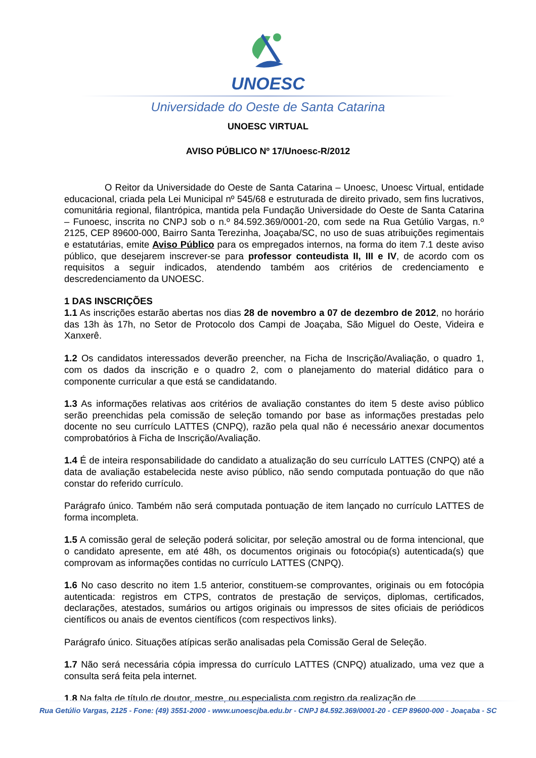UNOESC
Universidade do Oeste de Santa Catarina
UNOESC VIRTUAL
AVISO PÚBLICO Nº 17/Unoesc-R/2012
O Reitor da Universidade do Oeste de Santa Catarina – Unoesc, Unoesc Virtual, entidade educacional, criada pela Lei Municipal nº 545/68 e estruturada de direito privado, sem fins lucrativos, comunitária regional, filantrópica, mantida pela Fundação Universidade do Oeste de Santa Catarina – Funoesc, inscrita no CNPJ sob o n.º 84.592.369/0001-20, com sede na Rua Getúlio Vargas, n.º 2125, CEP 89600-000, Bairro Santa Terezinha, Joaçaba/SC, no uso de suas atribuições regimentais e estatutárias, emite Aviso Público para os empregados internos, na forma do item 7.1 deste aviso público, que desejarem inscrever-se para professor conteudista II, III e IV, de acordo com os requisitos a seguir indicados, atendendo também aos critérios de credenciamento e descredenciamento da UNOESC.
1 DAS INSCRIÇÕES
1.1 As inscrições estarão abertas nos dias 28 de novembro a 07 de dezembro de 2012, no horário das 13h às 17h, no Setor de Protocolo dos Campi de Joaçaba, São Miguel do Oeste, Videira e Xanxerê.
1.2 Os candidatos interessados deverão preencher, na Ficha de Inscrição/Avaliação, o quadro 1, com os dados da inscrição e o quadro 2, com o planejamento do material didático para o componente curricular a que está se candidatando.
1.3 As informações relativas aos critérios de avaliação constantes do item 5 deste aviso público serão preenchidas pela comissão de seleção tomando por base as informações prestadas pelo docente no seu currículo LATTES (CNPQ), razão pela qual não é necessário anexar documentos comprobatórios à Ficha de Inscrição/Avaliação.
1.4 É de inteira responsabilidade do candidato a atualização do seu currículo LATTES (CNPQ) até a data de avaliação estabelecida neste aviso público, não sendo computada pontuação do que não constar do referido currículo.
Parágrafo único. Também não será computada pontuação de item lançado no currículo LATTES de forma incompleta.
1.5 A comissão geral de seleção poderá solicitar, por seleção amostral ou de forma intencional, que o candidato apresente, em até 48h, os documentos originais ou fotocópia(s) autenticada(s) que comprovam as informações contidas no currículo LATTES (CNPQ).
1.6 No caso descrito no item 1.5 anterior, constituem-se comprovantes, originais ou em fotocópia autenticada: registros em CTPS, contratos de prestação de serviços, diplomas, certificados, declarações, atestados, sumários ou artigos originais ou impressos de sites oficiais de periódicos científicos ou anais de eventos científicos (com respectivos links).
Parágrafo único. Situações atípicas serão analisadas pela Comissão Geral de Seleção.
1.7 Não será necessária cópia impressa do currículo LATTES (CNPQ) atualizado, uma vez que a consulta será feita pela internet.
1.8 Na falta de título de doutor, mestre, ou especialista com registro da realização de
Rua Getúlio Vargas, 2125 - Fone: (49) 3551-2000 - www.unoescjba.edu.br - CNPJ 84.592.369/0001-20 - CEP 89600-000 - Joaçaba - SC